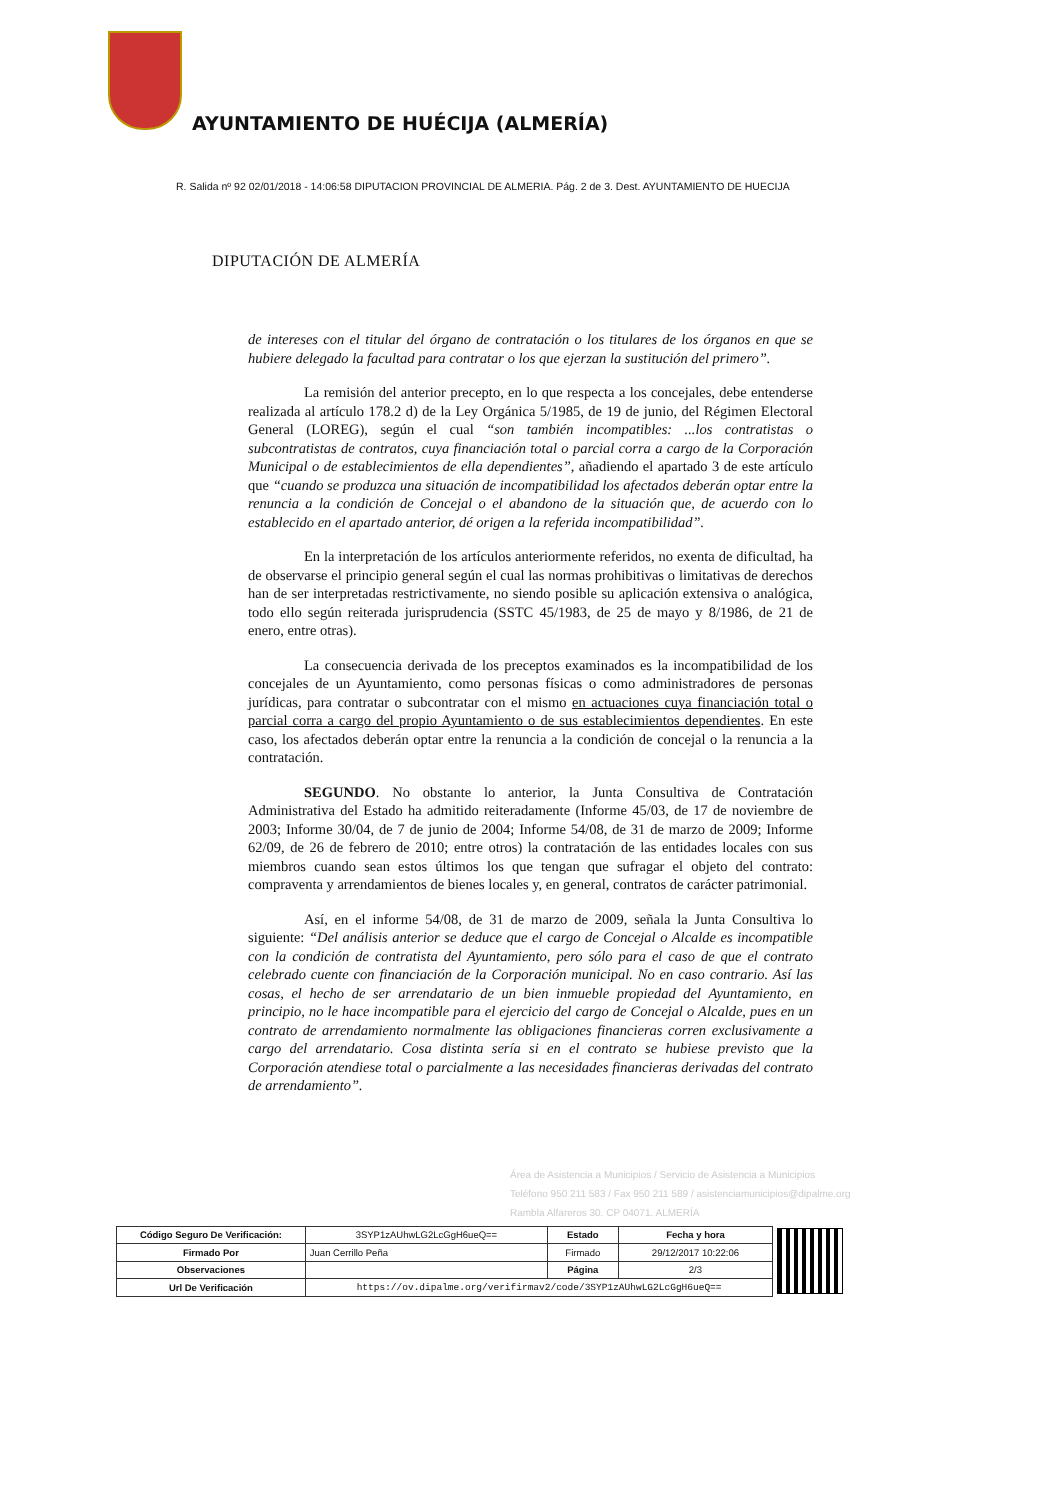AYUNTAMIENTO DE HUÉCIJA (ALMERÍA)
R. Salida nº 92 02/01/2018 - 14:06:58 DIPUTACION PROVINCIAL DE ALMERIA. Pág. 2 de 3. Dest. AYUNTAMIENTO DE HUECIJA
DIPUTACIÓN DE ALMERÍA
de intereses con el titular del órgano de contratación o los titulares de los órganos en que se hubiere delegado la facultad para contratar o los que ejerzan la sustitución del primero”.
La remisión del anterior precepto, en lo que respecta a los concejales, debe entenderse realizada al artículo 178.2 d) de la Ley Orgánica 5/1985, de 19 de junio, del Régimen Electoral General (LOREG), según el cual “son también incompatibles: ...los contratistas o subcontratistas de contratos, cuya financiación total o parcial corra a cargo de la Corporación Municipal o de establecimientos de ella dependientes”, añadiendo el apartado 3 de este artículo que “cuando se produzca una situación de incompatibilidad los afectados deberán optar entre la renuncia a la condición de Concejal o el abandono de la situación que, de acuerdo con lo establecido en el apartado anterior, dé origen a la referida incompatibilidad”.
En la interpretación de los artículos anteriormente referidos, no exenta de dificultad, ha de observarse el principio general según el cual las normas prohibitivas o limitativas de derechos han de ser interpretadas restrictivamente, no siendo posible su aplicación extensiva o analógica, todo ello según reiterada jurisprudencia (SSTC 45/1983, de 25 de mayo y 8/1986, de 21 de enero, entre otras).
La consecuencia derivada de los preceptos examinados es la incompatibilidad de los concejales de un Ayuntamiento, como personas físicas o como administradores de personas jurídicas, para contratar o subcontratar con el mismo en actuaciones cuya financiación total o parcial corra a cargo del propio Ayuntamiento o de sus establecimientos dependientes. En este caso, los afectados deberán optar entre la renuncia a la condición de concejal o la renuncia a la contratación.
SEGUNDO. No obstante lo anterior, la Junta Consultiva de Contratación Administrativa del Estado ha admitido reiteradamente (Informe 45/03, de 17 de noviembre de 2003; Informe 30/04, de 7 de junio de 2004; Informe 54/08, de 31 de marzo de 2009; Informe 62/09, de 26 de febrero de 2010; entre otros) la contratación de las entidades locales con sus miembros cuando sean estos últimos los que tengan que sufragar el objeto del contrato: compraventa y arrendamientos de bienes locales y, en general, contratos de carácter patrimonial.
Así, en el informe 54/08, de 31 de marzo de 2009, señala la Junta Consultiva lo siguiente: “Del análisis anterior se deduce que el cargo de Concejal o Alcalde es incompatible con la condición de contratista del Ayuntamiento, pero sólo para el caso de que el contrato celebrado cuente con financiación de la Corporación municipal. No en caso contrario. Así las cosas, el hecho de ser arrendatario de un bien inmueble propiedad del Ayuntamiento, en principio, no le hace incompatible para el ejercicio del cargo de Concejal o Alcalde, pues en un contrato de arrendamiento normalmente las obligaciones financieras corren exclusivamente a cargo del arrendatario. Cosa distinta sería si en el contrato se hubiese previsto que la Corporación atendiese total o parcialmente a las necesidades financieras derivadas del contrato de arrendamiento”.
Área de Asistencia a Municipios / Servicio de Asistencia a Municipios
Teléfono 950 211 583 / Fax 950 211 589 / asistenciamunicipios@dipalme.org
Rambla Alfareros 30. CP 04071. ALMERÍA
| Código Seguro De Verificación: | 3SYP1zAUhwLG2LcGgH6ueQ== | Estado | Fecha y hora | |
| Firmado Por | Juan Cerrillo Peña | Firmado | 29/12/2017 10:22:06 | |
| Observaciones | | Página | 2/3 | |
| Url De Verificación | https://ov.dipalme.org/verifirmav2/code/3SYP1zAUhwLG2LcGgH6ueQ== | | | |